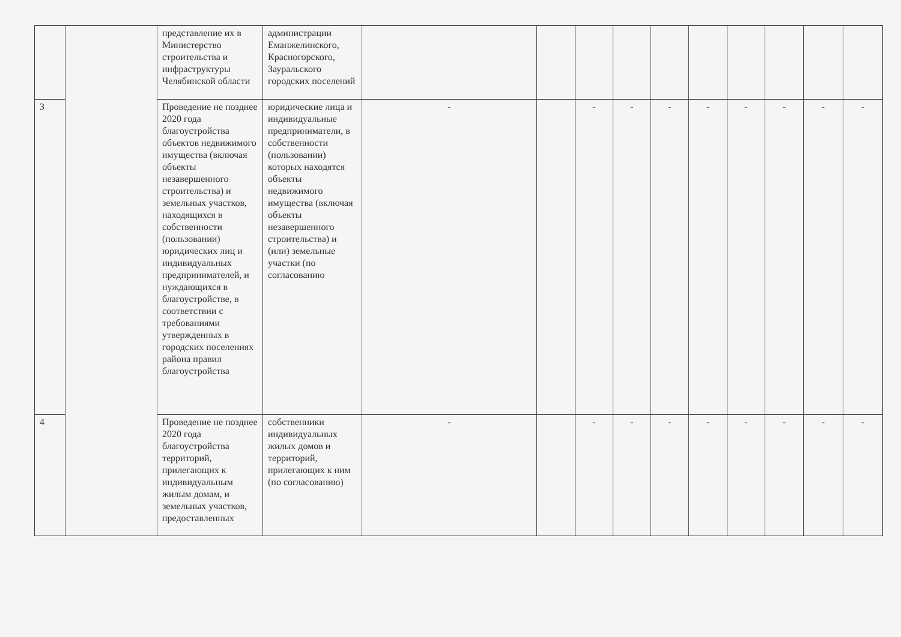| | | представление их в Министерство строительства и инфраструктуры Челябинской области | администрации Еманжелинского, Красногорского, Зауральского городских поселений | | | | | | | | | | |
| 3 | | Проведение не позднее 2020 года благоустройства объектов недвижимого имущества (включая объекты незавершенного строительства) и земельных участков, находящихся в собственности (пользовании) юридических лиц и индивидуальных предпринимателей, и нуждающихся в благоустройстве, в соответствии с требованиями утвержденных в городских поселениях района правил благоустройства | юридические лица и индивидуальные предприниматели, в собственности (пользовании) которых находятся объекты недвижимого имущества (включая объекты незавершенного строительства) и (или) земельные участки (по согласованию | - | | - | - | - | - | - | - | - | - |
| 4 | | Проведение не позднее 2020 года благоустройства территорий, прилегающих к индивидуальным жилым домам, и земельных участков, предоставленных | собственники индивидуальных жилых домов и территорий, прилегающих к ним (по согласованию) | - | | - | - | - | - | - | - | - | - |